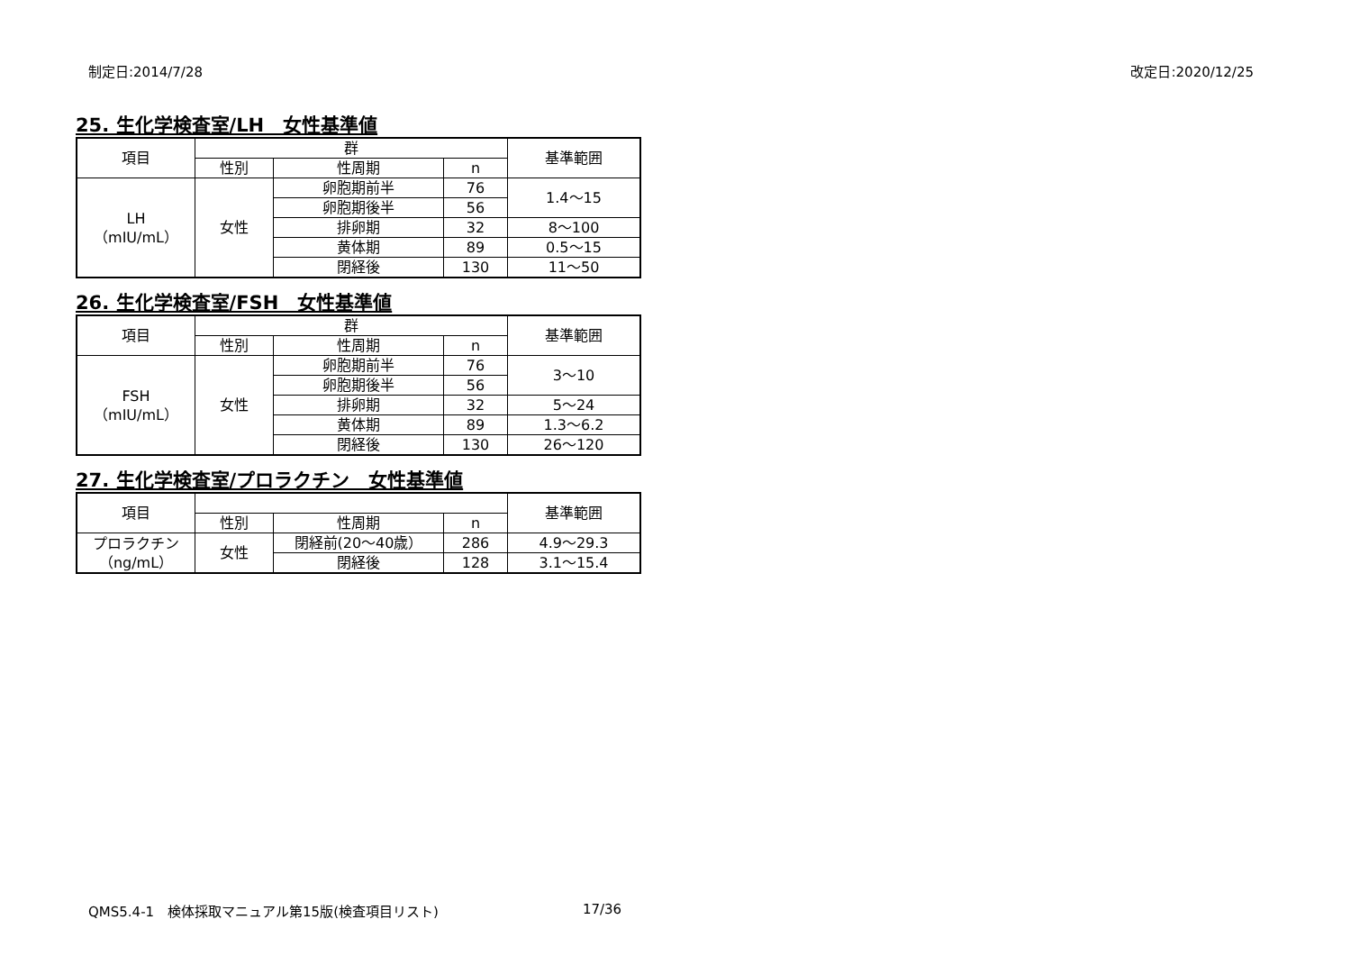制定日:2014/7/28 改定日:2020/12/25
25. 生化学検査室/LH　女性基準値
| 項目 | 群 | | | 基準範囲 |
| | 性別 | 性周期 | n | |
| LH （mIU/mL） | 女性 | 卵胞期前半 | 76 | 1.4～15 |
| | | 卵胞期後半 | 56 | |
| | | 排卵期 | 32 | 8～100 |
| | | 黄体期 | 89 | 0.5～15 |
| | | 閉経後 | 130 | 11～50 |
26. 生化学検査室/FSH　女性基準値
| 項目 | 群 | | | 基準範囲 |
| | 性別 | 性周期 | n | |
| FSH （mIU/mL） | 女性 | 卵胞期前半 | 76 | 3～10 |
| | | 卵胞期後半 | 56 | |
| | | 排卵期 | 32 | 5～24 |
| | | 黄体期 | 89 | 1.3～6.2 |
| | | 閉経後 | 130 | 26～120 |
27. 生化学検査室/プロラクチン　女性基準値
| 項目 | | | | 基準範囲 |
| | 性別 | 性周期 | n | |
| プロラクチン （ng/mL） | 女性 | 閉経前(20～40歳） | 286 | 4.9～29.3 |
| | | 閉経後 | 128 | 3.1～15.4 |
QMS5.4-1　検体採取マニュアル第15版(検査項目リスト) 17/36